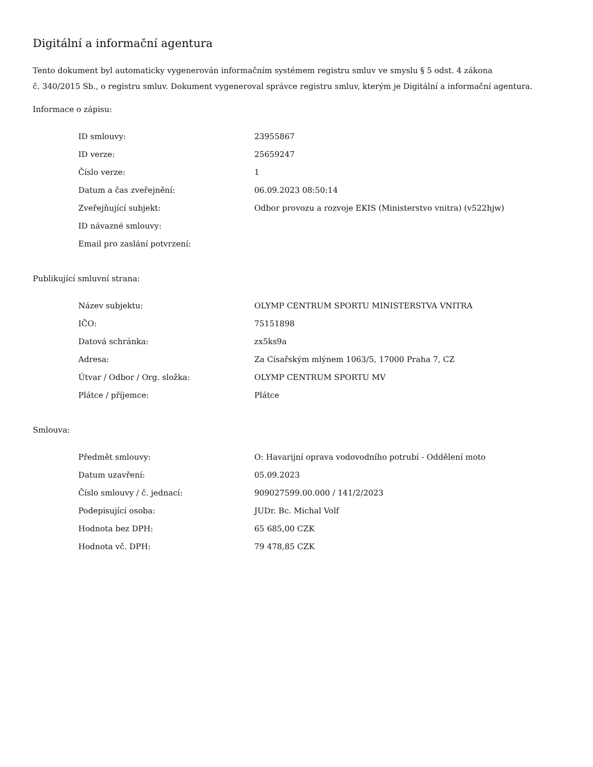Digitální a informační agentura
Tento dokument byl automaticky vygenerován informačním systémem registru smluv ve smyslu § 5 odst. 4 zákona
č. 340/2015 Sb., o registru smluv. Dokument vygeneroval správce registru smluv, kterým je Digitální a informační agentura.
Informace o zápisu:
| ID smlouvy: | 23955867 |
| ID verze: | 25659247 |
| Číslo verze: | 1 |
| Datum a čas zveřejnění: | 06.09.2023 08:50:14 |
| Zveřejňující subjekt: | Odbor provozu a rozvoje EKIS (Ministerstvo vnitra) (v522hjw) |
| ID návazné smlouvy: | |
| Email pro zaslání potvrzení: | |
Publikující smluvní strana:
| Název subjektu: | OLYMP CENTRUM SPORTU MINISTERSTVA VNITRA |
| IČO: | 75151898 |
| Datová schránka: | zx5ks9a |
| Adresa: | Za Císařským mlýnem 1063/5, 17000 Praha 7, CZ |
| Útvar / Odbor / Org. složka: | OLYMP CENTRUM SPORTU MV |
| Plátce / příjemce: | Plátce |
Smlouva:
| Předmět smlouvy: | O: Havarijní oprava vodovodního potrubí - Oddělení moto |
| Datum uzavření: | 05.09.2023 |
| Číslo smlouvy / č. jednací: | 909027599.00.000 / 141/2/2023 |
| Podepisující osoba: | JUDr. Bc. Michal Volf |
| Hodnota bez DPH: | 65 685,00 CZK |
| Hodnota vč. DPH: | 79 478,85 CZK |